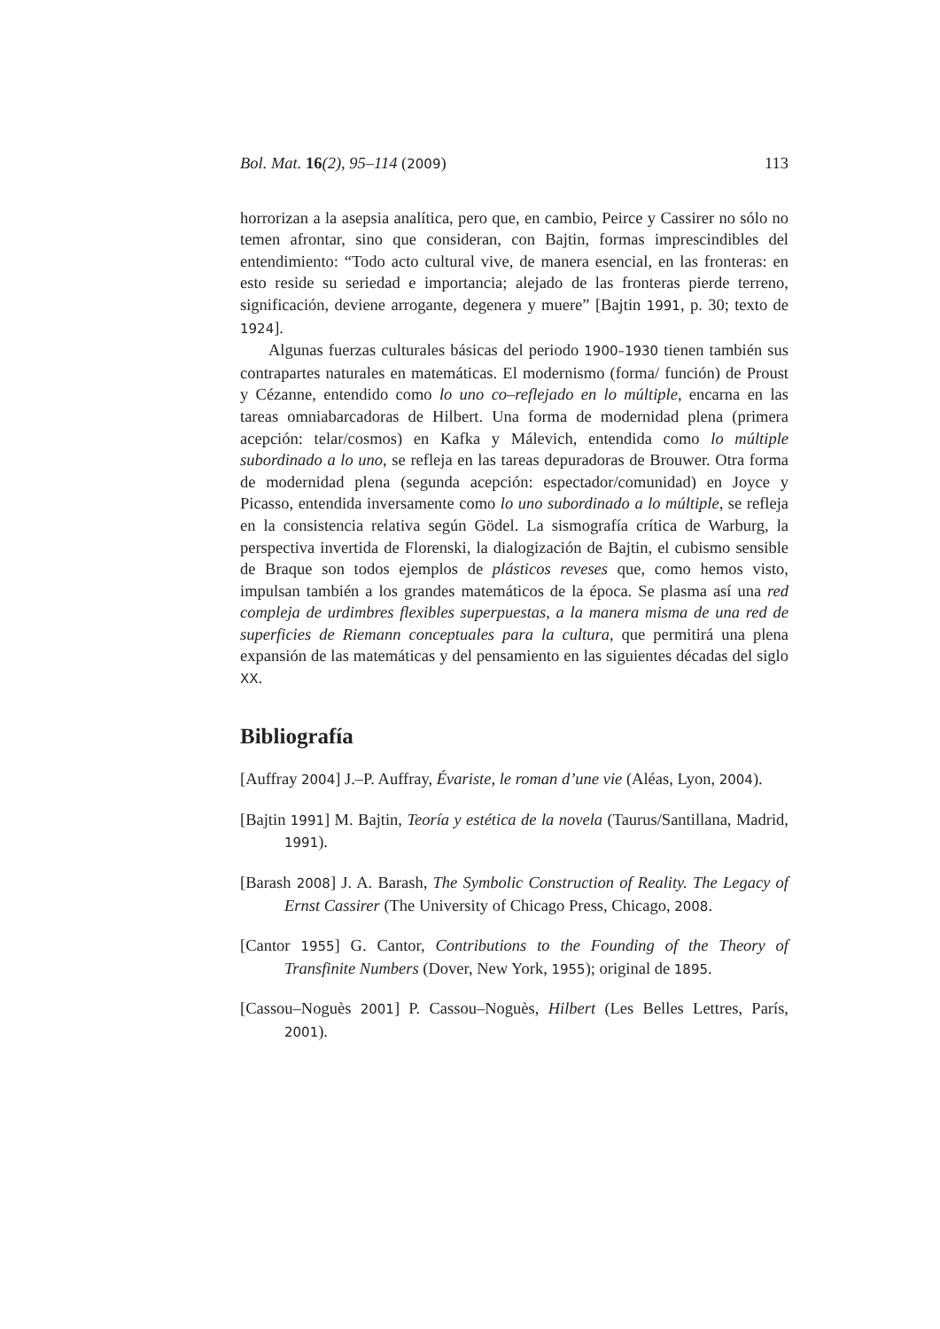Bol. Mat. 16(2), 95–114 (2009) 113
horrorizan a la asepsia analítica, pero que, en cambio, Peirce y Cassirer no sólo no temen afrontar, sino que consideran, con Bajtin, formas imprescindibles del entendimiento: “Todo acto cultural vive, de manera esencial, en las fronteras: en esto reside su seriedad e importancia; alejado de las fronteras pierde terreno, significación, deviene arrogante, degenera y muere” [Bajtin 1991, p. 30; texto de 1924].
Algunas fuerzas culturales básicas del periodo 1900–1930 tienen también sus contrapartes naturales en matemáticas. El modernismo (forma/ función) de Proust y Cézanne, entendido como lo uno co–reflejado en lo múltiple, encarna en las tareas omniabarcadoras de Hilbert. Una forma de modernidad plena (primera acepción: telar/cosmos) en Kafka y Málevich, entendida como lo múltiple subordinado a lo uno, se refleja en las tareas depuradoras de Brouwer. Otra forma de modernidad plena (segunda acepción: espectador/comunidad) en Joyce y Picasso, entendida inversamente como lo uno subordinado a lo múltiple, se refleja en la consistencia relativa según Gödel. La sismografía crítica de Warburg, la perspectiva invertida de Florenski, la dialogización de Bajtin, el cubismo sensible de Braque son todos ejemplos de plásticos reveses que, como hemos visto, impulsan también a los grandes matemáticos de la época. Se plasma así una red compleja de urdimbres flexibles superpuestas, a la manera misma de una red de superficies de Riemann conceptuales para la cultura, que permitirá una plena expansión de las matemáticas y del pensamiento en las siguientes décadas del siglo XX.
Bibliografía
[Auffray 2004] J.–P. Auffray, Évariste, le roman d’une vie (Aléas, Lyon, 2004).
[Bajtin 1991] M. Bajtin, Teoría y estética de la novela (Taurus/Santillana, Madrid, 1991).
[Barash 2008] J. A. Barash, The Symbolic Construction of Reality. The Legacy of Ernst Cassirer (The University of Chicago Press, Chicago, 2008.
[Cantor 1955] G. Cantor, Contributions to the Founding of the Theory of Transfinite Numbers (Dover, New York, 1955); original de 1895.
[Cassou–Noguès 2001] P. Cassou–Noguès, Hilbert (Les Belles Lettres, París, 2001).